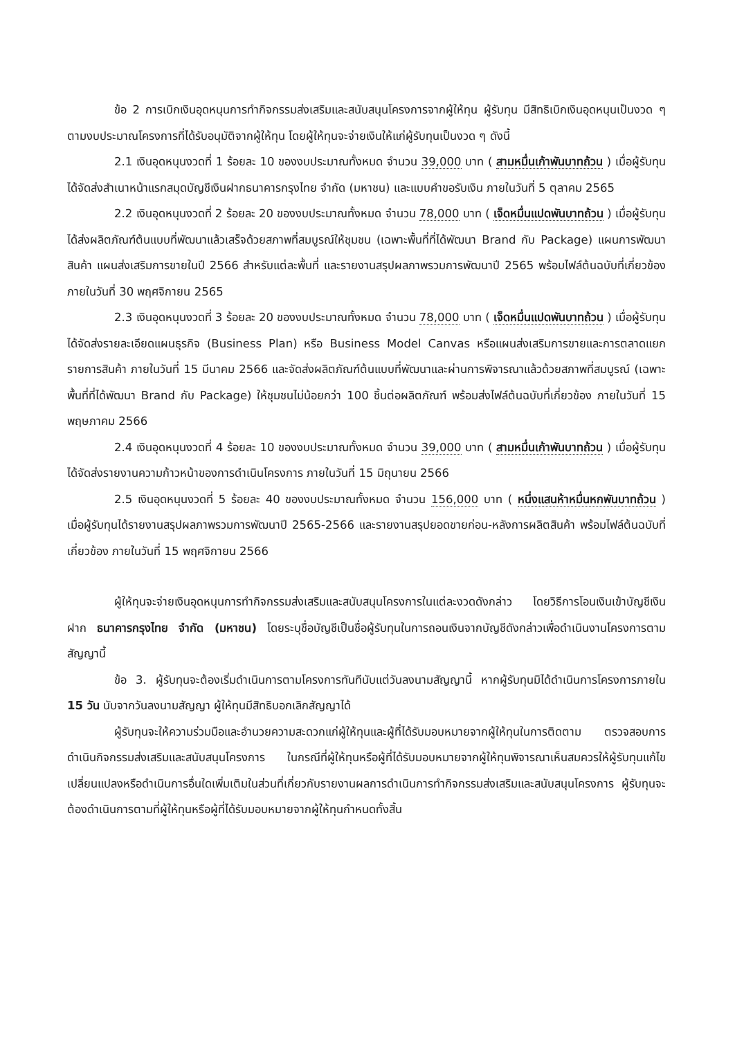ข้อ 2 การเบิกเงินอุดหนุนการทำกิจกรรมส่งเสริมและสนับสนุนโครงการจากผู้ให้ทุน ผู้รับทุน มีสิทธิเบิกเงินอุดหนุนเป็นงวด ๆ ตามงบประมาณโครงการที่ได้รับอนุมัติจากผู้ให้ทุน โดยผู้ให้ทุนจะจ่ายเงินให้แก่ผู้รับทุนเป็นงวด ๆ ดังนี้
2.1 เงินอุดหนุนงวดที่ 1 ร้อยละ 10 ของงบประมาณทั้งหมด จำนวน 39,000 บาท ( สามหมื่นเก้าพันบาทถ้วน ) เมื่อผู้รับทุนได้จัดส่งสำเนาหน้าแรกสมุดบัญชีเงินฝากธนาคารกรุงไทย จำกัด (มหาชน) และแบบคำขอรับเงิน ภายในวันที่ 5 ตุลาคม 2565
2.2 เงินอุดหนุนงวดที่ 2 ร้อยละ 20 ของงบประมาณทั้งหมด จำนวน 78,000 บาท ( เจ็ดหมื่นแปดพันบาทถ้วน ) เมื่อผู้รับทุนได้ส่งผลิตภัณฑ์ต้นแบบที่พัฒนาแล้วเสร็จด้วยสภาพที่สมบูรณ์ให้ชุมชน (เฉพาะพื้นที่ที่ได้พัฒนา Brand กับ Package) แผนการพัฒนาสินค้า แผนส่งเสริมการขายในปี 2566 สำหรับแต่ละพื้นที่ และรายงานสรุปผลภาพรวมการพัฒนาปี 2565 พร้อมไฟล์ต้นฉบับที่เกี่ยวข้อง ภายในวันที่ 30 พฤศจิกายน 2565
2.3 เงินอุดหนุนงวดที่ 3 ร้อยละ 20 ของงบประมาณทั้งหมด จำนวน 78,000 บาท ( เจ็ดหมื่นแปดพันบาทถ้วน ) เมื่อผู้รับทุนได้จัดส่งรายละเอียดแผนธุรกิจ (Business Plan) หรือ Business Model Canvas หรือแผนส่งเสริมการขายและการตลาดแยกรายการสินค้า ภายในวันที่ 15 มีนาคม 2566 และจัดส่งผลิตภัณฑ์ต้นแบบที่พัฒนาและผ่านการพิจารณาแล้วด้วยสภาพที่สมบูรณ์ (เฉพาะพื้นที่ที่ได้พัฒนา Brand กับ Package) ให้ชุมชนไม่น้อยกว่า 100 ชิ้นต่อผลิตภัณฑ์ พร้อมส่งไฟล์ต้นฉบับที่เกี่ยวข้อง ภายในวันที่ 15 พฤษภาคม 2566
2.4 เงินอุดหนุนงวดที่ 4 ร้อยละ 10 ของงบประมาณทั้งหมด จำนวน 39,000 บาท ( สามหมื่นเก้าพันบาทถ้วน ) เมื่อผู้รับทุนได้จัดส่งรายงานความก้าวหน้าของการดำเนินโครงการ ภายในวันที่ 15 มิถุนายน 2566
2.5 เงินอุดหนุนงวดที่ 5 ร้อยละ 40 ของงบประมาณทั้งหมด จำนวน 156,000 บาท ( หนึ่งแสนห้าหมื่นหกพันบาทถ้วน ) เมื่อผู้รับทุนได้รายงานสรุปผลภาพรวมการพัฒนาปี 2565-2566 และรายงานสรุปยอดขายก่อน-หลังการผลิตสินค้า พร้อมไฟล์ต้นฉบับที่เกี่ยวข้อง ภายในวันที่ 15 พฤศจิกายน 2566
ผู้ให้ทุนจะจ่ายเงินอุดหนุนการทำกิจกรรมส่งเสริมและสนับสนุนโครงการในแต่ละงวดดังกล่าว โดยวิธีการโอนเงินเข้าบัญชีเงินฝาก ธนาคารกรุงไทย จำกัด (มหาชน) โดยระบุชื่อบัญชีเป็นชื่อผู้รับทุนในการถอนเงินจากบัญชีดังกล่าวเพื่อดำเนินงานโครงการตามสัญญานี้
ข้อ 3. ผู้รับทุนจะต้องเริ่มดำเนินการตามโครงการทันทีนับแต่วันลงนามสัญญานี้ หากผู้รับทุนมิได้ดำเนินการโครงการภายใน 15 วัน นับจากวันลงนามสัญญา ผู้ให้ทุนมีสิทธิบอกเลิกสัญญาได้
ผู้รับทุนจะให้ความร่วมมือและอำนวยความสะดวกแก่ผู้ให้ทุนและผู้ที่ได้รับมอบหมายจากผู้ให้ทุนในการติดตาม ตรวจสอบการดำเนินกิจกรรมส่งเสริมและสนับสนุนโครงการ ในกรณีที่ผู้ให้ทุนหรือผู้ที่ได้รับมอบหมายจากผู้ให้ทุนพิจารณาเห็นสมควรให้ผู้รับทุนแก้ไข เปลี่ยนแปลงหรือดำเนินการอื่นใดเพิ่มเติมในส่วนที่เกี่ยวกับรายงานผลการดำเนินการทำกิจกรรมส่งเสริมและสนับสนุนโครงการ ผู้รับทุนจะต้องดำเนินการตามที่ผู้ให้ทุนหรือผู้ที่ได้รับมอบหมายจากผู้ให้ทุนกำหนดทั้งสิ้น